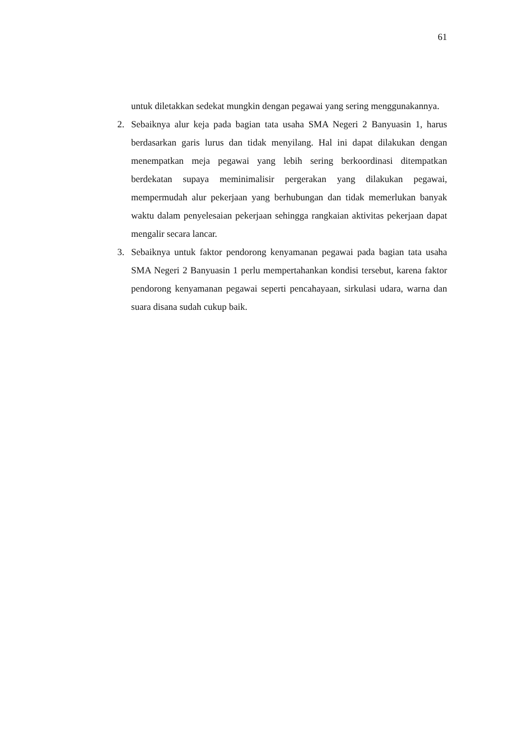61
untuk diletakkan sedekat mungkin dengan pegawai yang sering menggunakannya.
2. Sebaiknya alur keja pada bagian tata usaha SMA Negeri 2 Banyuasin 1, harus berdasarkan garis lurus dan tidak menyilang. Hal ini dapat dilakukan dengan menempatkan meja pegawai yang lebih sering berkoordinasi ditempatkan berdekatan supaya meminimalisir pergerakan yang dilakukan pegawai, mempermudah alur pekerjaan yang berhubungan dan tidak memerlukan banyak waktu dalam penyelesaian pekerjaan sehingga rangkaian aktivitas pekerjaan dapat mengalir secara lancar.
3. Sebaiknya untuk faktor pendorong kenyamanan pegawai pada bagian tata usaha SMA Negeri 2 Banyuasin 1 perlu mempertahankan kondisi tersebut, karena faktor pendorong kenyamanan pegawai seperti pencahayaan, sirkulasi udara, warna dan suara disana sudah cukup baik.